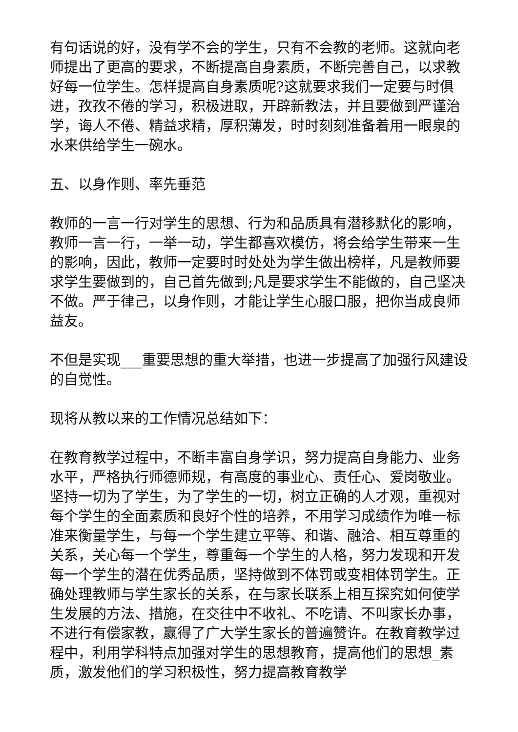有句话说的好，没有学不会的学生，只有不会教的老师。这就向老师提出了更高的要求，不断提高自身素质，不断完善自己，以求教好每一位学生。怎样提高自身素质呢?这就要求我们一定要与时俱进，孜孜不倦的学习，积极进取，开辟新教法，并且要做到严谨治学，诲人不倦、精益求精，厚积薄发，时时刻刻准备着用一眼泉的水来供给学生一碗水。
五、以身作则、率先垂范
教师的一言一行对学生的思想、行为和品质具有潜移默化的影响，教师一言一行，一举一动，学生都喜欢模仿，将会给学生带来一生的影响，因此，教师一定要时时处处为学生做出榜样，凡是教师要求学生要做到的，自己首先做到;凡是要求学生不能做的，自己坚决不做。严于律己，以身作则，才能让学生心服口服，把你当成良师益友。
不但是实现___重要思想的重大举措，也进一步提高了加强行风建设的自觉性。
现将从教以来的工作情况总结如下：
在教育教学过程中，不断丰富自身学识，努力提高自身能力、业务水平，严格执行师德师规，有高度的事业心、责任心、爱岗敬业。坚持一切为了学生，为了学生的一切，树立正确的人才观，重视对每个学生的全面素质和良好个性的培养，不用学习成绩作为唯一标准来衡量学生，与每一个学生建立平等、和谐、融洽、相互尊重的关系，关心每一个学生，尊重每一个学生的人格，努力发现和开发每一个学生的潜在优秀品质，坚持做到不体罚或变相体罚学生。正确处理教师与学生家长的关系，在与家长联系上相互探究如何使学生发展的方法、措施，在交往中不收礼、不吃请、不叫家长办事，不进行有偿家教，赢得了广大学生家长的普遍赞许。在教育教学过程中，利用学科特点加强对学生的思想教育，提高他们的思想_素质，激发他们的学习积极性，努力提高教育教学